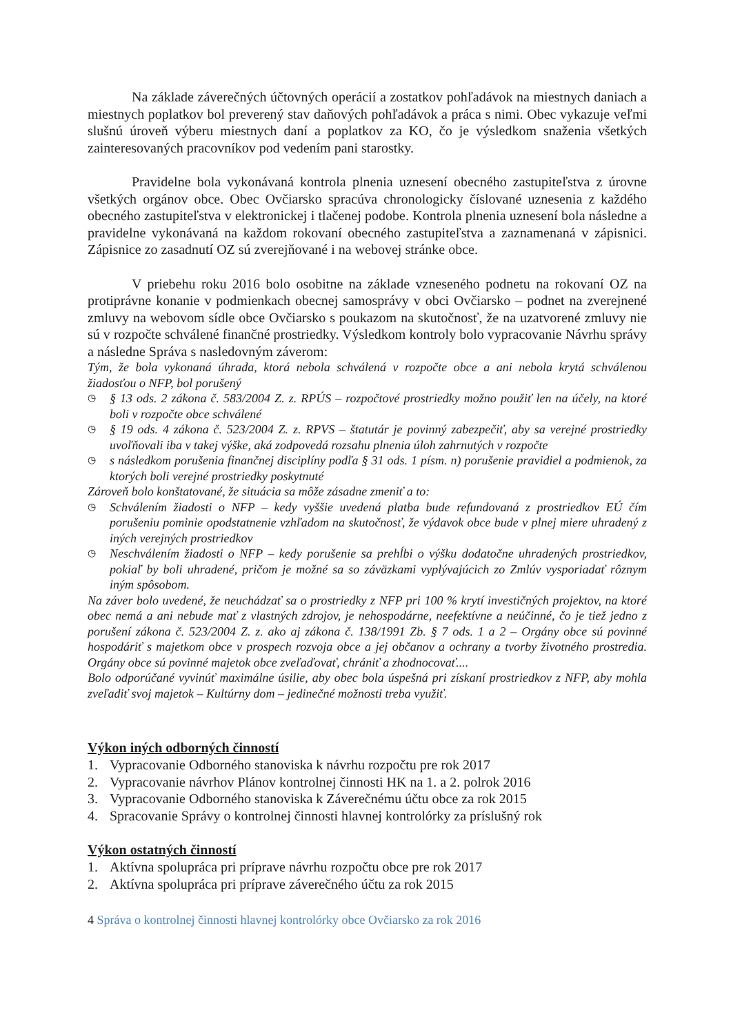Na základe záverečných účtovných operácií a zostatkov pohľadávok na miestnych daniach a miestnych poplatkov bol preverený stav daňových pohľadávok a práca s nimi. Obec vykazuje veľmi slušnú úroveň výberu miestnych daní a poplatkov za KO, čo je výsledkom snaženia všetkých zainteresovaných pracovníkov pod vedením pani starostky.
Pravidelne bola vykonávaná kontrola plnenia uznesení obecného zastupiteľstva z úrovne všetkých orgánov obce. Obec Ovčiarsko spracúva chronologicky číslované uznesenia z každého obecného zastupiteľstva v elektronickej i tlačenej podobe. Kontrola plnenia uznesení bola následne a pravidelne vykonávaná na každom rokovaní obecného zastupiteľstva a zaznamenaná v zápisnici. Zápisnice zo zasadnutí OZ sú zverejňované i na webovej stránke obce.
V priebehu roku 2016 bolo osobitne na základe vzneseného podnetu na rokovaní OZ na protiprávne konanie v podmienkach obecnej samosprávy v obci Ovčiarsko – podnet na zverejnené zmluvy na webovom sídle obce Ovčiarsko s poukazom na skutočnosť, že na uzatvorené zmluvy nie sú v rozpočte schválené finančné prostriedky. Výsledkom kontroly bolo vypracovanie Návrhu správy a následne Správa s nasledovným záverom:
Tým, že bola vykonaná úhrada, ktorá nebola schválená v rozpočte obce a ani nebola krytá schválenou žiadosťou o NFP, bol porušený
◷
§ 13 ods. 2 zákona č. 583/2004 Z. z. RPÚS – rozpočtové prostriedky možno použiť len na účely, na ktoré boli v rozpočte obce schválené
◷
§ 19 ods. 4 zákona č. 523/2004 Z. z. RPVS – štatutár je povinný zabezpečiť, aby sa verejné prostriedky uvoľňovali iba v takej výške, aká zodpovedá rozsahu plnenia úloh zahrnutých v rozpočte
◷
s následkom porušenia finančnej disciplíny podľa § 31 ods. 1 písm. n) porušenie pravidiel a podmienok, za ktorých boli verejné prostriedky poskytnuté
Zároveň bolo konštatované, že situácia sa môže zásadne zmeniť a to:
◷
Schválením žiadosti o NFP – kedy vyššie uvedená platba bude refundovaná z prostriedkov EÚ čím porušeniu pominie opodstatnenie vzhľadom na skutočnosť, že výdavok obce bude v plnej miere uhradený z iných verejných prostriedkov
◷
Neschválením žiadosti o NFP – kedy porušenie sa prehĺbi o výšku dodatočne uhradených prostriedkov, pokiaľ by boli uhradené, pričom je možné sa so záväzkami vyplývajúcich zo Zmlúv vysporiadať rôznym iným spôsobom.
Na záver bolo uvedené, že neuchádzať sa o prostriedky z NFP pri 100 % krytí investičných projektov, na ktoré obec nemá a ani nebude mať z vlastných zdrojov, je nehospodárne, neefektívne a neúčinné, čo je tiež jedno z porušení zákona č. 523/2004 Z. z. ako aj zákona č. 138/1991 Zb. § 7 ods. 1 a 2 – Orgány obce sú povinné hospodáriť s majetkom obce v prospech rozvoja obce a jej občanov a ochrany a tvorby životného prostredia. Orgány obce sú povinné majetok obce zveľaďovať, chrániť a zhodnocovať....
Bolo odporúčané vyvinúť maximálne úsilie, aby obec bola úspešná pri získaní prostriedkov z NFP, aby mohla zveľadiť svoj majetok – Kultúrny dom – jedinečné možnosti treba využiť.
Výkon iných odborných činností
1. Vypracovanie Odborného stanoviska k návrhu rozpočtu pre rok 2017
2. Vypracovanie návrhov Plánov kontrolnej činnosti HK na 1. a 2. polrok 2016
3. Vypracovanie Odborného stanoviska k Záverečnému účtu obce za rok 2015
4. Spracovanie Správy o kontrolnej činnosti hlavnej kontrolórky za príslušný rok
Výkon ostatných činností
1. Aktívna spolupráca pri príprave návrhu rozpočtu obce pre rok 2017
2. Aktívna spolupráca pri príprave záverečného účtu za rok 2015
4 Správa o kontrolnej činnosti hlavnej kontrolórky obce Ovčiarsko za rok 2016